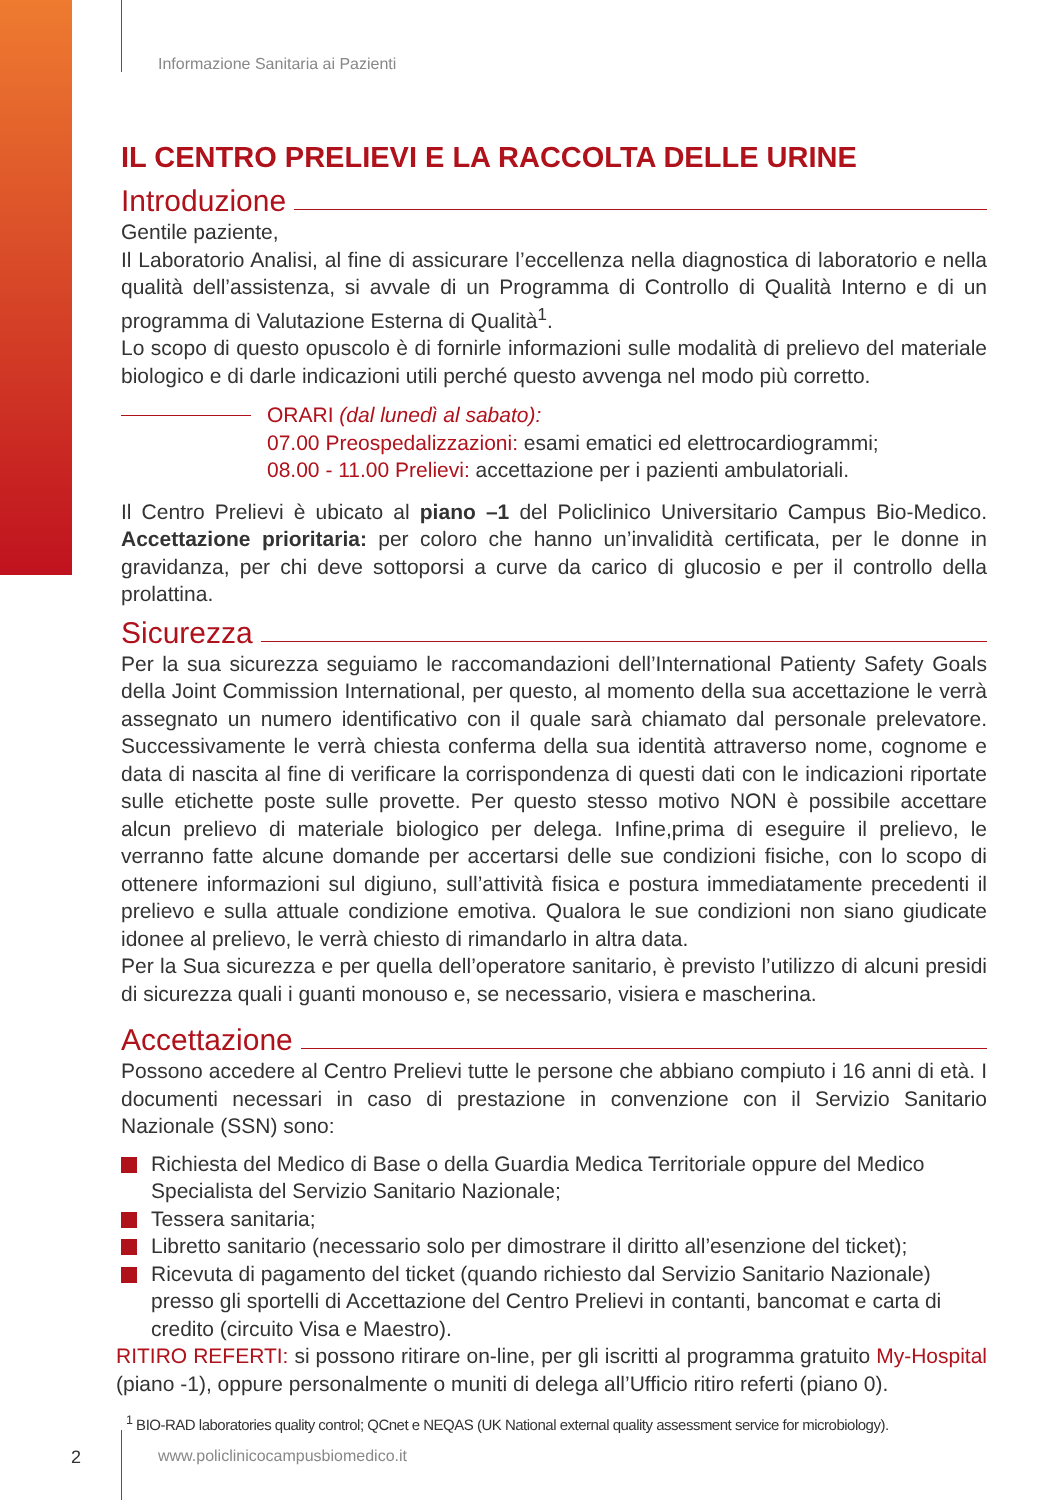Informazione Sanitaria ai Pazienti
IL CENTRO PRELIEVI E LA RACCOLTA DELLE URINE
Introduzione
Gentile paziente,
Il Laboratorio Analisi, al fine di assicurare l’eccellenza nella diagnostica di laboratorio e nella qualità dell’assistenza, si avvale di un Programma di Controllo di Qualità Interno e di un programma di Valutazione Esterna di Qualità<sup>1</sup>.
Lo scopo di questo opuscolo è di fornirle informazioni sulle modalità di prelievo del materiale biologico e di darle indicazioni utili perché questo avvenga nel modo più corretto.
ORARI (dal lunedì al sabato):
07.00 Preospedalizzazioni: esami ematici ed elettrocardiogrammi;
08.00 - 11.00 Prelievi: accettazione per i pazienti ambulatoriali.
Il Centro Prelievi è ubicato al piano –1 del Policlinico Universitario Campus Bio-Medico. Accettazione prioritaria: per coloro che hanno un’invalidità certificata, per le donne in gravidanza, per chi deve sottoporsi a curve da carico di glucosio e per il controllo della prolattina.
Sicurezza
Per la sua sicurezza seguiamo le raccomandazioni dell’International Patienty Safety Goals della Joint Commission International, per questo, al momento della sua accettazione le verrà assegnato un numero identificativo con il quale sarà chiamato dal personale prelevatore. Successivamente le verrà chiesta conferma della sua identità attraverso nome, cognome e data di nascita al fine di verificare la corrispondenza di questi dati con le indicazioni riportate sulle etichette poste sulle provette. Per questo stesso motivo NON è possibile accettare alcun prelievo di materiale biologico per delega. Infine,prima di eseguire il prelievo, le verranno fatte alcune domande per accertarsi delle sue condizioni fisiche, con lo scopo di ottenere informazioni sul digiuno, sull’attività fisica e postura immediatamente precedenti il prelievo e sulla attuale condizione emotiva. Qualora le sue condizioni non siano giudicate idonee al prelievo, le verrà chiesto di rimandarlo in altra data.
Per la Sua sicurezza e per quella dell’operatore sanitario, è previsto l’utilizzo di alcuni presidi di sicurezza quali i guanti monouso e, se necessario, visiera e mascherina.
Accettazione
Possono accedere al Centro Prelievi tutte le persone che abbiano compiuto i 16 anni di età. I documenti necessari in caso di prestazione in convenzione con il Servizio Sanitario Nazionale (SSN) sono:
Richiesta del Medico di Base o della Guardia Medica Territoriale oppure del Medico Specialista del Servizio Sanitario Nazionale;
Tessera sanitaria;
Libretto sanitario (necessario solo per dimostrare il diritto all’esenzione del ticket);
Ricevuta di pagamento del ticket (quando richiesto dal Servizio Sanitario Nazionale) presso gli sportelli di Accettazione del Centro Prelievi in contanti, bancomat e carta di credito (circuito Visa e Maestro).
RITIRO REFERTI: si possono ritirare on-line, per gli iscritti al programma gratuito My-Hospital (piano -1), oppure personalmente o muniti di delega all’Ufficio ritiro referti (piano 0).
<sup>1</sup> BIO-RAD laboratories quality control; QCnet e NEQAS (UK National external quality assessment service for microbiology).
2 www.policlinicocampusbiomedico.it